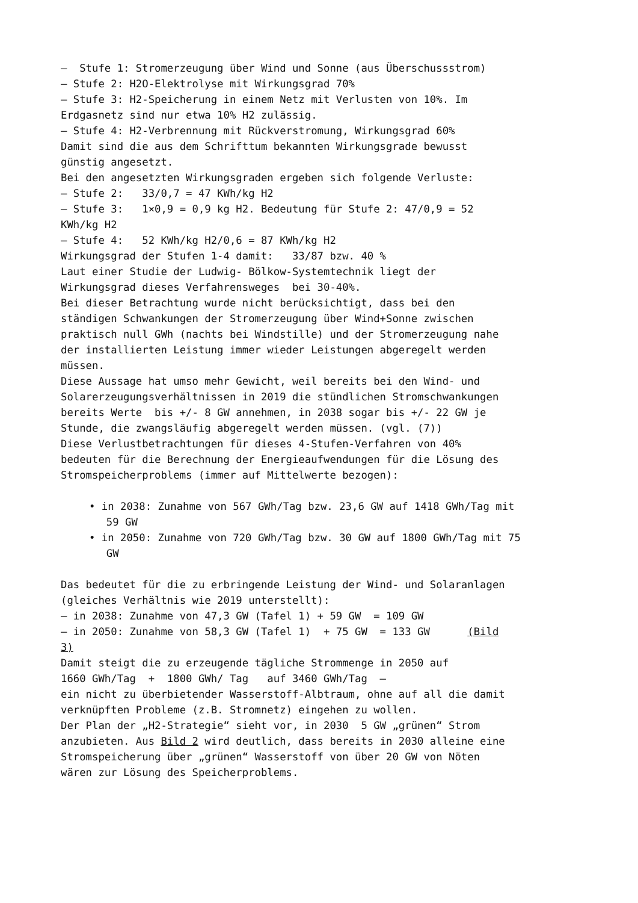– Stufe 1: Stromerzeugung über Wind und Sonne (aus Überschussstrom) – Stufe 2: H2O-Elektrolyse mit Wirkungsgrad 70% – Stufe 3: H2-Speicherung in einem Netz mit Verlusten von 10%. Im Erdgasnetz sind nur etwa 10% H2 zulässig. – Stufe 4: H2-Verbrennung mit Rückverstromung, Wirkungsgrad 60% Damit sind die aus dem Schrifttum bekannten Wirkungsgrade bewusst günstig angesetzt. Bei den angesetzten Wirkungsgraden ergeben sich folgende Verluste: – Stufe 2: 33/0,7 = 47 KWh/kg H2 – Stufe 3: 1×0,9 = 0,9 kg H2. Bedeutung für Stufe 2: 47/0,9 = 52 KWh/kg H2 – Stufe 4: 52 KWh/kg H2/0,6 = 87 KWh/kg H2 Wirkungsgrad der Stufen 1-4 damit: 33/87 bzw. 40 % Laut einer Studie der Ludwig- Bölkow-Systemtechnik liegt der Wirkungsgrad dieses Verfahrensweges bei 30-40%. Bei dieser Betrachtung wurde nicht berücksichtigt, dass bei den ständigen Schwankungen der Stromerzeugung über Wind+Sonne zwischen praktisch null GWh (nachts bei Windstille) und der Stromerzeugung nahe der installierten Leistung immer wieder Leistungen abgeregelt werden müssen. Diese Aussage hat umso mehr Gewicht, weil bereits bei den Wind- und Solarerzeugungsverhältnissen in 2019 die stündlichen Stromschwankungen bereits Werte bis +/- 8 GW annehmen, in 2038 sogar bis +/- 22 GW je Stunde, die zwangsläufig abgeregelt werden müssen. (vgl. (7)) Diese Verlustbetrachtungen für dieses 4-Stufen-Verfahren von 40% bedeuten für die Berechnung der Energieaufwendungen für die Lösung des Stromspeicherproblems (immer auf Mittelwerte bezogen):
• in 2038: Zunahme von 567 GWh/Tag bzw. 23,6 GW auf 1418 GWh/Tag mit 59 GW
• in 2050: Zunahme von 720 GWh/Tag bzw. 30 GW auf 1800 GWh/Tag mit 75 GW
Das bedeutet für die zu erbringende Leistung der Wind- und Solaranlagen (gleiches Verhältnis wie 2019 unterstellt): – in 2038: Zunahme von 47,3 GW (Tafel 1) + 59 GW = 109 GW – in 2050: Zunahme von 58,3 GW (Tafel 1) + 75 GW = 133 GW (Bild 3) Damit steigt die zu erzeugende tägliche Strommenge in 2050 auf 1660 GWh/Tag + 1800 GWh/ Tag auf 3460 GWh/Tag – ein nicht zu überbietender Wasserstoff-Albtraum, ohne auf all die damit verknüpften Probleme (z.B. Stromnetz) eingehen zu wollen. Der Plan der „H2-Strategie“ sieht vor, in 2030 5 GW „grünen“ Strom anzubieten. Aus Bild 2 wird deutlich, dass bereits in 2030 alleine eine Stromspeicherung über „grünen“ Wasserstoff von über 20 GW von Nöten wären zur Lösung des Speicherproblems.